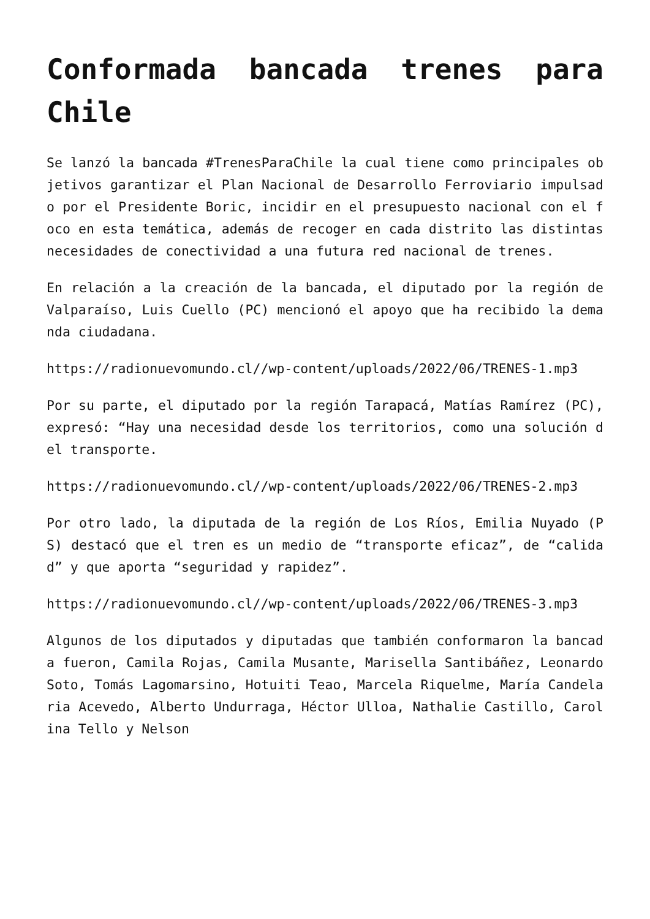Conformada bancada trenes para Chile
Se lanzó la bancada #TrenesParaChile la cual tiene como principales objetivos garantizar el Plan Nacional de Desarrollo Ferroviario impulsado por el Presidente Boric, incidir en el presupuesto nacional con el foco en esta temática, además de recoger en cada distrito las distintas necesidades de conectividad a una futura red nacional de trenes.
En relación a la creación de la bancada, el diputado por la región de Valparaíso, Luis Cuello (PC) mencionó el apoyo que ha recibido la demanda ciudadana.
https://radionuevomundo.cl//wp-content/uploads/2022/06/TRENES-1.mp3
Por su parte, el diputado por la región Tarapacá, Matías Ramírez (PC), expresó: “Hay una necesidad desde los territorios, como una solución del transporte.
https://radionuevomundo.cl//wp-content/uploads/2022/06/TRENES-2.mp3
Por otro lado, la diputada de la región de Los Ríos, Emilia Nuyado (PS) destacó que el tren es un medio de “transporte eficaz”, de “calidad” y que aporta “seguridad y rapidez”.
https://radionuevomundo.cl//wp-content/uploads/2022/06/TRENES-3.mp3
Algunos de los diputados y diputadas que también conformaron la bancada fueron, Camila Rojas, Camila Musante, Marisella Santibáñez, Leonardo Soto, Tomás Lagomarsino, Hotuiti Teao, Marcela Riquelme, María Candelaria Acevedo, Alberto Undurraga, Héctor Ulloa, Nathalie Castillo, Carolina Tello y Nelson